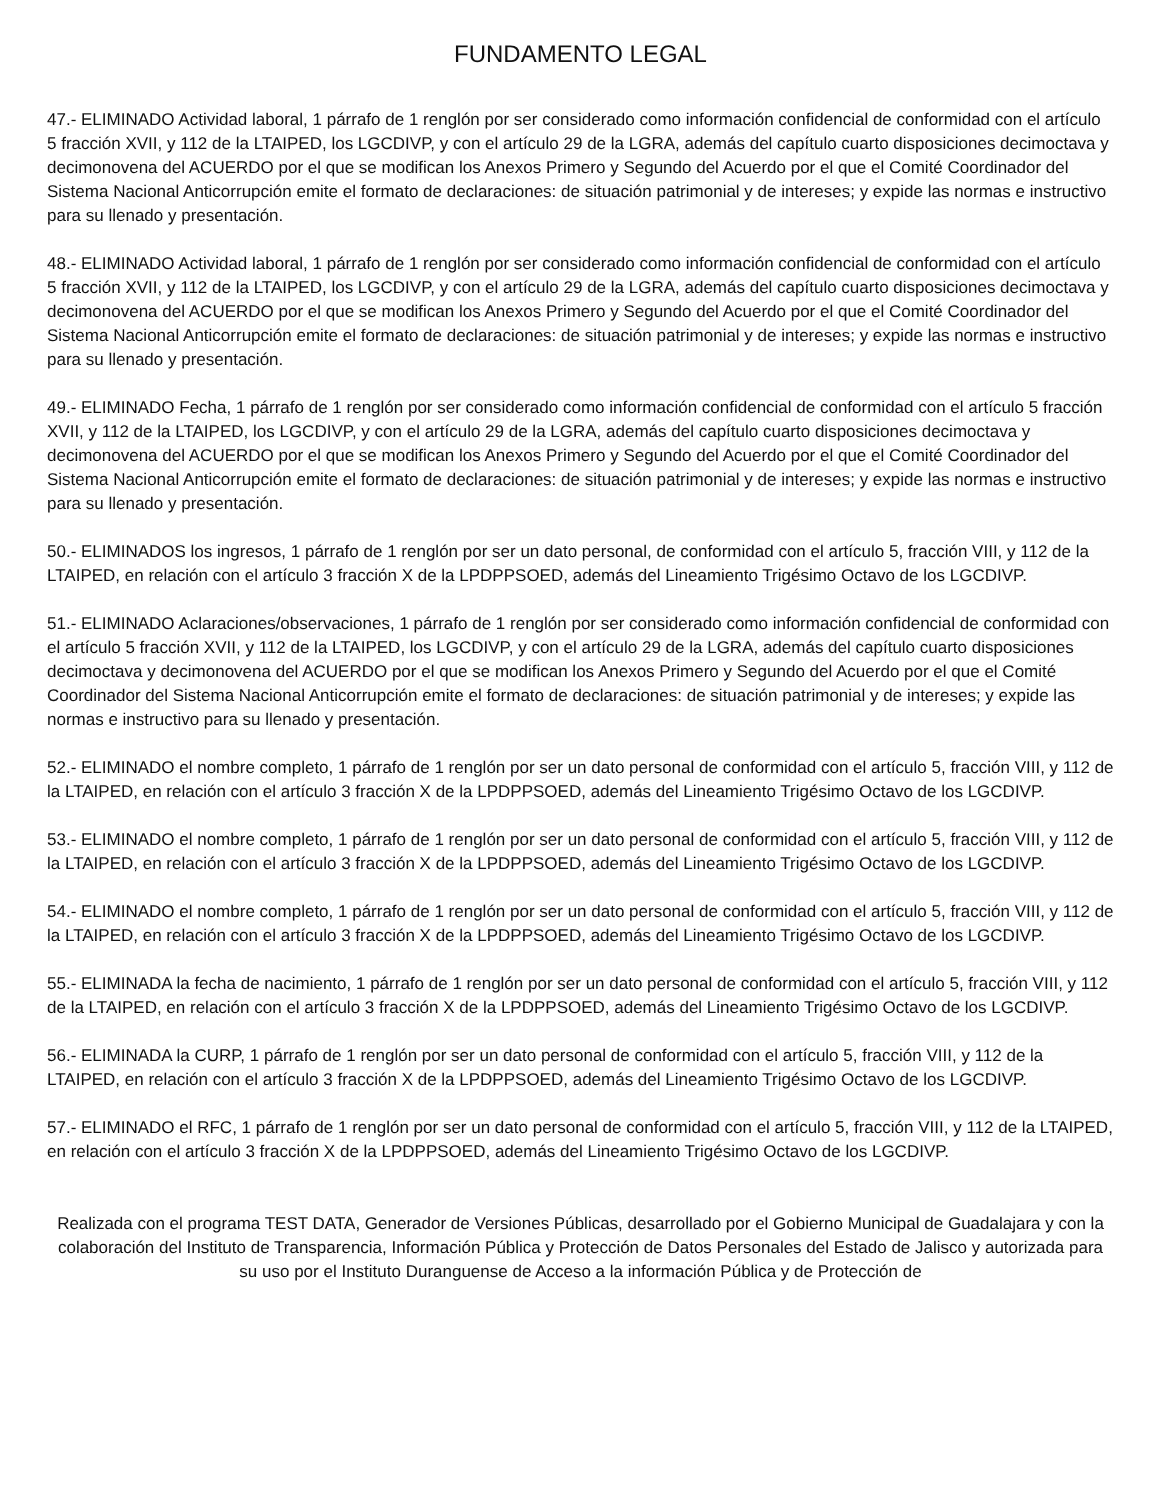FUNDAMENTO LEGAL
47.- ELIMINADO Actividad laboral, 1 párrafo de 1 renglón por ser considerado como información confidencial de conformidad con el artículo 5 fracción XVII, y 112 de la LTAIPED, los LGCDIVP, y con el artículo 29 de la LGRA, además del capítulo cuarto disposiciones decimoctava y decimonovena del ACUERDO por el que se modifican los Anexos Primero y Segundo del Acuerdo por el que el Comité Coordinador del Sistema Nacional Anticorrupción emite el formato de declaraciones: de situación patrimonial y de intereses; y expide las normas e instructivo para su llenado y presentación.
48.- ELIMINADO Actividad laboral, 1 párrafo de 1 renglón por ser considerado como información confidencial de conformidad con el artículo 5 fracción XVII, y 112 de la LTAIPED, los LGCDIVP, y con el artículo 29 de la LGRA, además del capítulo cuarto disposiciones decimoctava y decimonovena del ACUERDO por el que se modifican los Anexos Primero y Segundo del Acuerdo por el que el Comité Coordinador del Sistema Nacional Anticorrupción emite el formato de declaraciones: de situación patrimonial y de intereses; y expide las normas e instructivo para su llenado y presentación.
49.- ELIMINADO Fecha, 1 párrafo de 1 renglón por ser considerado como información confidencial de conformidad con el artículo 5 fracción XVII, y 112 de la LTAIPED, los LGCDIVP, y con el artículo 29 de la LGRA, además del capítulo cuarto disposiciones decimoctava y decimonovena del ACUERDO por el que se modifican los Anexos Primero y Segundo del Acuerdo por el que el Comité Coordinador del Sistema Nacional Anticorrupción emite el formato de declaraciones: de situación patrimonial y de intereses; y expide las normas e instructivo para su llenado y presentación.
50.- ELIMINADOS los ingresos, 1 párrafo de 1 renglón por ser un dato personal, de conformidad con el artículo 5, fracción VIII, y 112 de la LTAIPED, en relación con el artículo 3 fracción X de la LPDPPSOED, además del Lineamiento Trigésimo Octavo de los LGCDIVP.
51.- ELIMINADO Aclaraciones/observaciones, 1 párrafo de 1 renglón por ser considerado como información confidencial de conformidad con el artículo 5 fracción XVII, y 112 de la LTAIPED, los LGCDIVP, y con el artículo 29 de la LGRA, además del capítulo cuarto disposiciones decimoctava y decimonovena del ACUERDO por el que se modifican los Anexos Primero y Segundo del Acuerdo por el que el Comité Coordinador del Sistema Nacional Anticorrupción emite el formato de declaraciones: de situación patrimonial y de intereses; y expide las normas e instructivo para su llenado y presentación.
52.- ELIMINADO el nombre completo, 1 párrafo de 1 renglón por ser un dato personal de conformidad con el artículo 5, fracción VIII, y 112 de la LTAIPED, en relación con el artículo 3 fracción X de la LPDPPSOED, además del Lineamiento Trigésimo Octavo de los LGCDIVP.
53.- ELIMINADO el nombre completo, 1 párrafo de 1 renglón por ser un dato personal de conformidad con el artículo 5, fracción VIII, y 112 de la LTAIPED, en relación con el artículo 3 fracción X de la LPDPPSOED, además del Lineamiento Trigésimo Octavo de los LGCDIVP.
54.- ELIMINADO el nombre completo, 1 párrafo de 1 renglón por ser un dato personal de conformidad con el artículo 5, fracción VIII, y 112 de la LTAIPED, en relación con el artículo 3 fracción X de la LPDPPSOED, además del Lineamiento Trigésimo Octavo de los LGCDIVP.
55.- ELIMINADA la fecha de nacimiento, 1 párrafo de 1 renglón por ser un dato personal de conformidad con el artículo 5, fracción VIII, y 112 de la LTAIPED, en relación con el artículo 3 fracción X de la LPDPPSOED, además del Lineamiento Trigésimo Octavo de los LGCDIVP.
56.- ELIMINADA la CURP, 1 párrafo de 1 renglón por ser un dato personal de conformidad con el artículo 5, fracción VIII, y 112 de la LTAIPED, en relación con el artículo 3 fracción X de la LPDPPSOED, además del Lineamiento Trigésimo Octavo de los LGCDIVP.
57.- ELIMINADO el RFC, 1 párrafo de 1 renglón por ser un dato personal de conformidad con el artículo 5, fracción VIII, y 112 de la LTAIPED, en relación con el artículo 3 fracción X de la LPDPPSOED, además del Lineamiento Trigésimo Octavo de los LGCDIVP.
Realizada con el programa TEST DATA, Generador de Versiones Públicas, desarrollado por el Gobierno Municipal de Guadalajara y con la colaboración del Instituto de Transparencia, Información Pública y Protección de Datos Personales del Estado de Jalisco y autorizada para su uso por el Instituto Duranguense de Acceso a la información Pública y de Protección de